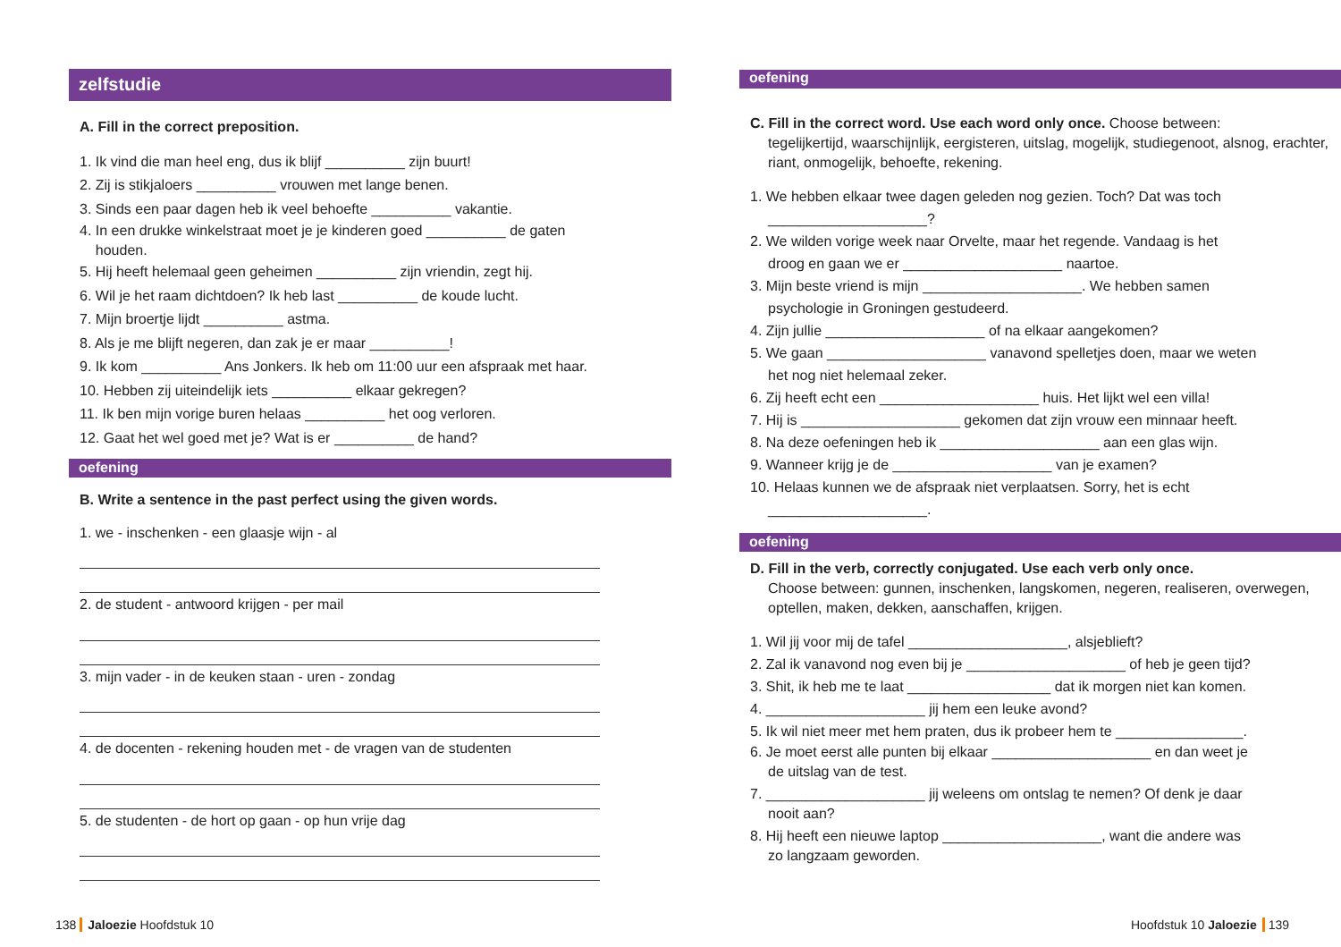zelfstudie
A. Fill in the correct preposition.
1. Ik vind die man heel eng, dus ik blijf __________ zijn buurt!
2. Zij is stikjaloers __________ vrouwen met lange benen.
3. Sinds een paar dagen heb ik veel behoefte __________ vakantie.
4. In een drukke winkelstraat moet je je kinderen goed __________ de gaten
houden.
5. Hij heeft helemaal geen geheimen __________ zijn vriendin, zegt hij.
6. Wil je het raam dichtdoen? Ik heb last __________ de koude lucht.
7. Mijn broertje lijdt __________ astma.
8. Als je me blijft negeren, dan zak je er maar __________!
9. Ik kom __________ Ans Jonkers. Ik heb om 11:00 uur een afspraak met haar.
10. Hebben zij uiteindelijk iets __________ elkaar gekregen?
11. Ik ben mijn vorige buren helaas __________ het oog verloren.
12. Gaat het wel goed met je? Wat is er __________ de hand?
oefening
B. Write a sentence in the past perfect using the given words.
1. we - inschenken - een glaasje wijn - al
2. de student - antwoord krijgen - per mail
3. mijn vader - in de keuken staan - uren - zondag
4. de docenten - rekening houden met - de vragen van de studenten
5. de studenten - de hort op gaan - op hun vrije dag
oefening
C. Fill in the correct word. Use each word only once. Choose between:
tegelijkertijd, waarschijnlijk, eergisteren, uitslag, mogelijk, studiegenoot, alsnog, erachter, riant, onmogelijk, behoefte, rekening.
1. We hebben elkaar twee dagen geleden nog gezien. Toch? Dat was toch
____________________?
2. We wilden vorige week naar Orvelte, maar het regende. Vandaag is het
droog en gaan we er ____________________ naartoe.
3. Mijn beste vriend is mijn ____________________. We hebben samen
psychologie in Groningen gestudeerd.
4. Zijn jullie ____________________ of na elkaar aangekomen?
5. We gaan ____________________ vanavond spelletjes doen, maar we weten
het nog niet helemaal zeker.
6. Zij heeft echt een ____________________ huis. Het lijkt wel een villa!
7. Hij is ____________________ gekomen dat zijn vrouw een minnaar heeft.
8. Na deze oefeningen heb ik ____________________ aan een glas wijn.
9. Wanneer krijg je de ____________________ van je examen?
10. Helaas kunnen we de afspraak niet verplaatsen. Sorry, het is echt
____________________.
oefening
D. Fill in the verb, correctly conjugated. Use each verb only once.
Choose between: gunnen, inschenken, langskomen, negeren, realiseren, overwegen, optellen, maken, dekken, aanschaffen, krijgen.
1. Wil jij voor mij de tafel ____________________, alsjeblieft?
2. Zal ik vanavond nog even bij je ____________________ of heb je geen tijd?
3. Shit, ik heb me te laat __________________ dat ik morgen niet kan komen.
4. ____________________ jij hem een leuke avond?
5. Ik wil niet meer met hem praten, dus ik probeer hem te ________________.
6. Je moet eerst alle punten bij elkaar ____________________ en dan weet je
de uitslag van de test.
7. ____________________ jij weleens om ontslag te nemen? Of denk je daar
nooit aan?
8. Hij heeft een nieuwe laptop ____________________, want die andere was
zo langzaam geworden.
138 Jaloezie Hoofdstuk 10 Hoofdstuk 10 Jaloezie 139